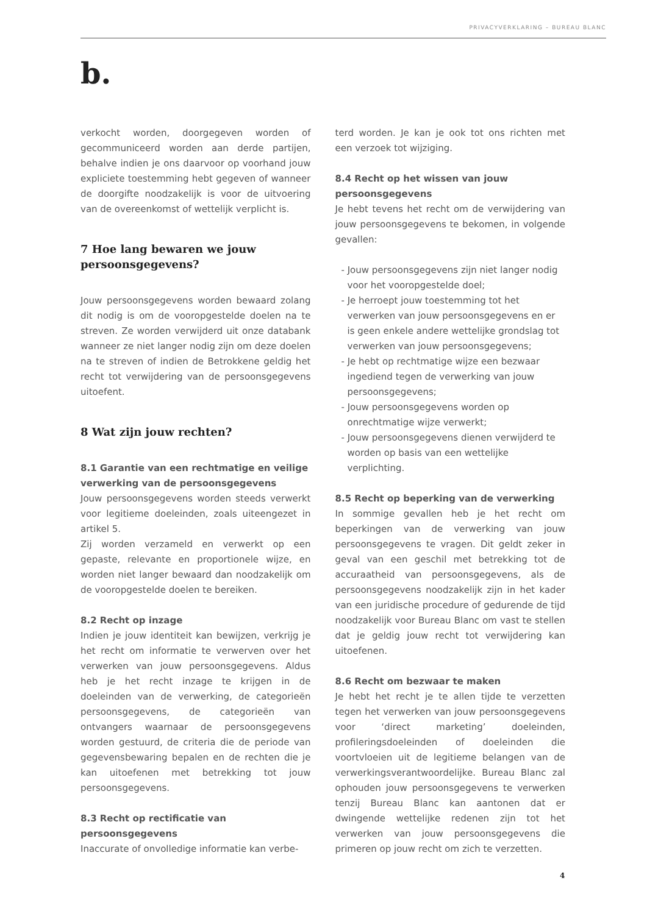PRIVACYVERKLARING – BUREAU BLANC
b.
verkocht worden, doorgegeven worden of gecommuniceerd worden aan derde partijen, behalve indien je ons daarvoor op voorhand jouw expliciete toestemming hebt gegeven of wanneer de doorgifte noodzakelijk is voor de uitvoering van de overeenkomst of wettelijk verplicht is.
7 Hoe lang bewaren we jouw persoonsgegevens?
Jouw persoonsgegevens worden bewaard zolang dit nodig is om de vooropgestelde doelen na te streven. Ze worden verwijderd uit onze databank wanneer ze niet langer nodig zijn om deze doelen na te streven of indien de Betrokkene geldig het recht tot verwijdering van de persoonsgegevens uitoefent.
8 Wat zijn jouw rechten?
8.1 Garantie van een rechtmatige en veilige verwerking van de persoonsgegevens
Jouw persoonsgegevens worden steeds verwerkt voor legitieme doeleinden, zoals uiteengezet in artikel 5.
Zij worden verzameld en verwerkt op een gepaste, relevante en proportionele wijze, en worden niet langer bewaard dan noodzakelijk om de vooropgestelde doelen te bereiken.
8.2 Recht op inzage
Indien je jouw identiteit kan bewijzen, verkrijg je het recht om informatie te verwerven over het verwerken van jouw persoonsgegevens. Aldus heb je het recht inzage te krijgen in de doeleinden van de verwerking, de categorieën persoonsgegevens, de categorieën van ontvangers waarnaar de persoonsgegevens worden gestuurd, de criteria die de periode van gegevensbewaring bepalen en de rechten die je kan uitoefenen met betrekking tot jouw persoonsgegevens.
8.3 Recht op rectificatie van persoonsgegevens
Inaccurate of onvolledige informatie kan verbe-
terd worden. Je kan je ook tot ons richten met een verzoek tot wijziging.
8.4 Recht op het wissen van jouw persoonsgegevens
Je hebt tevens het recht om de verwijdering van jouw persoonsgegevens te bekomen, in volgende gevallen:
- Jouw persoonsgegevens zijn niet langer nodig voor het vooropgestelde doel;
- Je herroept jouw toestemming tot het verwerken van jouw persoonsgegevens en er is geen enkele andere wettelijke grondslag tot verwerken van jouw persoonsgegevens;
- Je hebt op rechtmatige wijze een bezwaar ingediend tegen de verwerking van jouw persoonsgegevens;
- Jouw persoonsgegevens worden op onrechtmatige wijze verwerkt;
- Jouw persoonsgegevens dienen verwijderd te worden op basis van een wettelijke verplichting.
8.5 Recht op beperking van de verwerking
In sommige gevallen heb je het recht om beperkingen van de verwerking van jouw persoonsgegevens te vragen. Dit geldt zeker in geval van een geschil met betrekking tot de accuraatheid van persoonsgegevens, als de persoonsgegevens noodzakelijk zijn in het kader van een juridische procedure of gedurende de tijd noodzakelijk voor Bureau Blanc om vast te stellen dat je geldig jouw recht tot verwijdering kan uitoefenen.
8.6 Recht om bezwaar te maken
Je hebt het recht je te allen tijde te verzetten tegen het verwerken van jouw persoonsgegevens voor ‘direct marketing’ doeleinden, profileringsdoeleinden of doeleinden die voortvloeien uit de legitieme belangen van de verwerkingsverantwoordelijke. Bureau Blanc zal ophouden jouw persoonsgegevens te verwerken tenzij Bureau Blanc kan aantonen dat er dwingende wettelijke redenen zijn tot het verwerken van jouw persoonsgegevens die primeren op jouw recht om zich te verzetten.
4